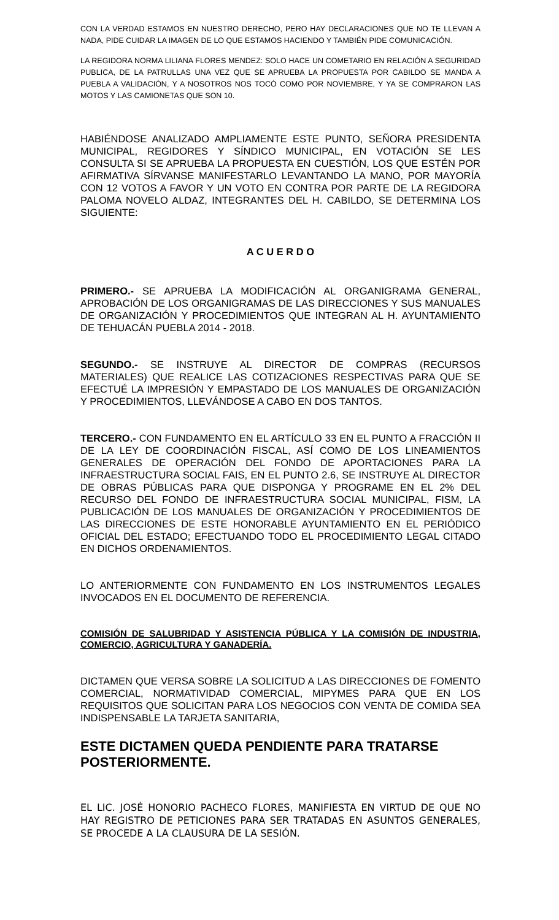CON LA VERDAD ESTAMOS EN NUESTRO DERECHO, PERO HAY DECLARACIONES QUE NO TE LLEVAN A NADA, PIDE CUIDAR LA IMAGEN DE LO QUE ESTAMOS HACIENDO Y TAMBIÉN PIDE COMUNICACIÓN.
LA REGIDORA NORMA LILIANA FLORES MENDEZ: SOLO HACE UN COMETARIO EN RELACIÓN A SEGURIDAD PUBLICA, DE LA PATRULLAS UNA VEZ QUE SE APRUEBA LA PROPUESTA POR CABILDO SE MANDA A PUEBLA A VALIDACIÓN, Y A NOSOTROS NOS TOCÓ COMO POR NOVIEMBRE, Y YA SE COMPRARON LAS MOTOS Y LAS CAMIONETAS QUE SON 10.
HABIÉNDOSE ANALIZADO AMPLIAMENTE ESTE PUNTO, SEÑORA PRESIDENTA MUNICIPAL, REGIDORES Y SÍNDICO MUNICIPAL, EN VOTACIÓN SE LES CONSULTA SI SE APRUEBA LA PROPUESTA EN CUESTIÓN, LOS QUE ESTÉN POR AFIRMATIVA SÍRVANSE MANIFESTARLO LEVANTANDO LA MANO, POR MAYORÍA CON 12 VOTOS A FAVOR Y UN VOTO EN CONTRA POR PARTE DE LA REGIDORA PALOMA NOVELO ALDAZ, INTEGRANTES DEL H. CABILDO, SE DETERMINA LOS SIGUIENTE:
A C U E R D O
PRIMERO.- SE APRUEBA LA MODIFICACIÓN AL ORGANIGRAMA GENERAL, APROBACIÓN DE LOS ORGANIGRAMAS DE LAS DIRECCIONES Y SUS MANUALES DE ORGANIZACIÓN Y PROCEDIMIENTOS QUE INTEGRAN AL H. AYUNTAMIENTO DE TEHUACÁN PUEBLA 2014 - 2018.
SEGUNDO.- SE INSTRUYE AL DIRECTOR DE COMPRAS (RECURSOS MATERIALES) QUE REALICE LAS COTIZACIONES RESPECTIVAS PARA QUE SE EFECTUÉ LA IMPRESIÓN Y EMPASTADO DE LOS MANUALES DE ORGANIZACIÓN Y PROCEDIMIENTOS, LLEVÁNDOSE A CABO EN DOS TANTOS.
TERCERO.- CON FUNDAMENTO EN EL ARTÍCULO 33 EN EL PUNTO A FRACCIÓN II DE LA LEY DE COORDINACIÓN FISCAL, ASÍ COMO DE LOS LINEAMIENTOS GENERALES DE OPERACIÓN DEL FONDO DE APORTACIONES PARA LA INFRAESTRUCTURA SOCIAL FAIS, EN EL PUNTO 2.6, SE INSTRUYE AL DIRECTOR DE OBRAS PÚBLICAS PARA QUE DISPONGA Y PROGRAME EN EL 2% DEL RECURSO DEL FONDO DE INFRAESTRUCTURA SOCIAL MUNICIPAL, FISM, LA PUBLICACIÓN DE LOS MANUALES DE ORGANIZACIÓN Y PROCEDIMIENTOS DE LAS DIRECCIONES DE ESTE HONORABLE AYUNTAMIENTO EN EL PERIÓDICO OFICIAL DEL ESTADO; EFECTUANDO TODO EL PROCEDIMIENTO LEGAL CITADO EN DICHOS ORDENAMIENTOS.
LO ANTERIORMENTE CON FUNDAMENTO EN LOS INSTRUMENTOS LEGALES INVOCADOS EN EL DOCUMENTO DE REFERENCIA.
COMISIÓN DE SALUBRIDAD Y ASISTENCIA PÚBLICA Y LA COMISIÓN DE INDUSTRIA, COMERCIO, AGRICULTURA Y GANADERÍA.
DICTAMEN QUE VERSA SOBRE LA SOLICITUD A LAS DIRECCIONES DE FOMENTO COMERCIAL, NORMATIVIDAD COMERCIAL, MIPYMES PARA QUE EN LOS REQUISITOS QUE SOLICITAN PARA LOS NEGOCIOS CON VENTA DE COMIDA SEA INDISPENSABLE LA TARJETA SANITARIA,
ESTE DICTAMEN QUEDA PENDIENTE PARA TRATARSE POSTERIORMENTE.
EL LIC. JOSÉ HONORIO PACHECO FLORES, MANIFIESTA EN VIRTUD DE QUE NO HAY REGISTRO DE PETICIONES PARA SER TRATADAS EN ASUNTOS GENERALES, SE PROCEDE A LA CLAUSURA DE LA SESIÓN.